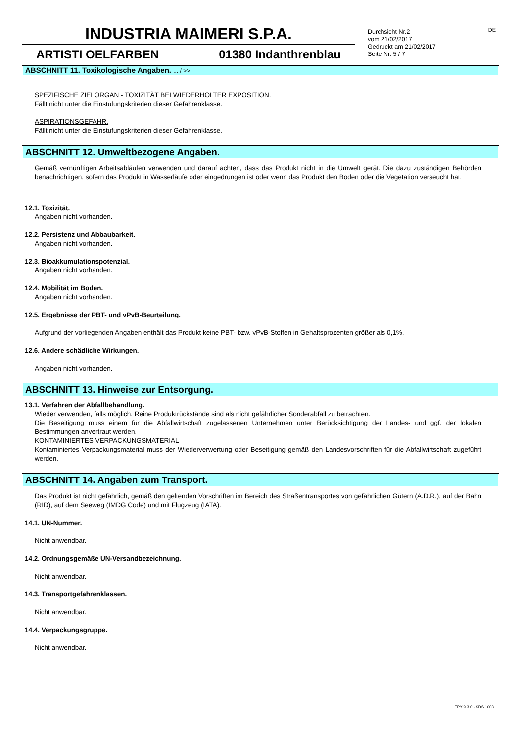INDUSTRIA MAIMERI S.P.A.
ARTISTI OELFARBEN 01380 Indanthrenblau
Durchsicht Nr.2
vom 21/02/2017
Gedruckt am 21/02/2017
Seite Nr. 5 / 7
DE
ABSCHNITT 11. Toxikologische Angaben. ... / >>
SPEZIFISCHE ZIELORGAN - TOXIZITÄT BEI WIEDERHOLTER EXPOSITION.
Fällt nicht unter die Einstufungskriterien dieser Gefahrenklasse.
ASPIRATIONSGEFAHR.
Fällt nicht unter die Einstufungskriterien dieser Gefahrenklasse.
ABSCHNITT 12. Umweltbezogene Angaben.
Gemäß vernünftigen Arbeitsabläufen verwenden und darauf achten, dass das Produkt nicht in die Umwelt gerät. Die dazu zuständigen Behörden benachrichtigen, sofern das Produkt in Wasserläufe oder eingedrungen ist oder wenn das Produkt den Boden oder die Vegetation verseucht hat.
12.1. Toxizität.
Angaben nicht vorhanden.
12.2. Persistenz und Abbaubarkeit.
Angaben nicht vorhanden.
12.3. Bioakkumulationspotenzial.
Angaben nicht vorhanden.
12.4. Mobilität im Boden.
Angaben nicht vorhanden.
12.5. Ergebnisse der PBT- und vPvB-Beurteilung.
Aufgrund der vorliegenden Angaben enthält das Produkt keine PBT- bzw. vPvB-Stoffen in Gehaltsprozenten größer als 0,1%.
12.6. Andere schädliche Wirkungen.
Angaben nicht vorhanden.
ABSCHNITT 13. Hinweise zur Entsorgung.
13.1. Verfahren der Abfallbehandlung.
Wieder verwenden, falls möglich. Reine Produktrückstände sind als nicht gefährlicher Sonderabfall zu betrachten.
Die Beseitigung muss einem für die Abfallwirtschaft zugelassenen Unternehmen unter Berücksichtigung der Landes- und ggf. der lokalen Bestimmungen anvertraut werden.
KONTAMINIERTES VERPACKUNGSMATERIAL
Kontaminiertes Verpackungsmaterial muss der Wiederverwertung oder Beseitigung gemäß den Landesvorschriften für die Abfallwirtschaft zugeführt werden.
ABSCHNITT 14. Angaben zum Transport.
Das Produkt ist nicht gefährlich, gemäß den geltenden Vorschriften im Bereich des Straßentransportes von gefährlichen Gütern (A.D.R.), auf der Bahn (RID), auf dem Seeweg (IMDG Code) und mit Flugzeug (IATA).
14.1. UN-Nummer.
Nicht anwendbar.
14.2. Ordnungsgemäße UN-Versandbezeichnung.
Nicht anwendbar.
14.3. Transportgefahrenklassen.
Nicht anwendbar.
14.4. Verpackungsgruppe.
Nicht anwendbar.
EPY 9.3.0 - SDS 1003